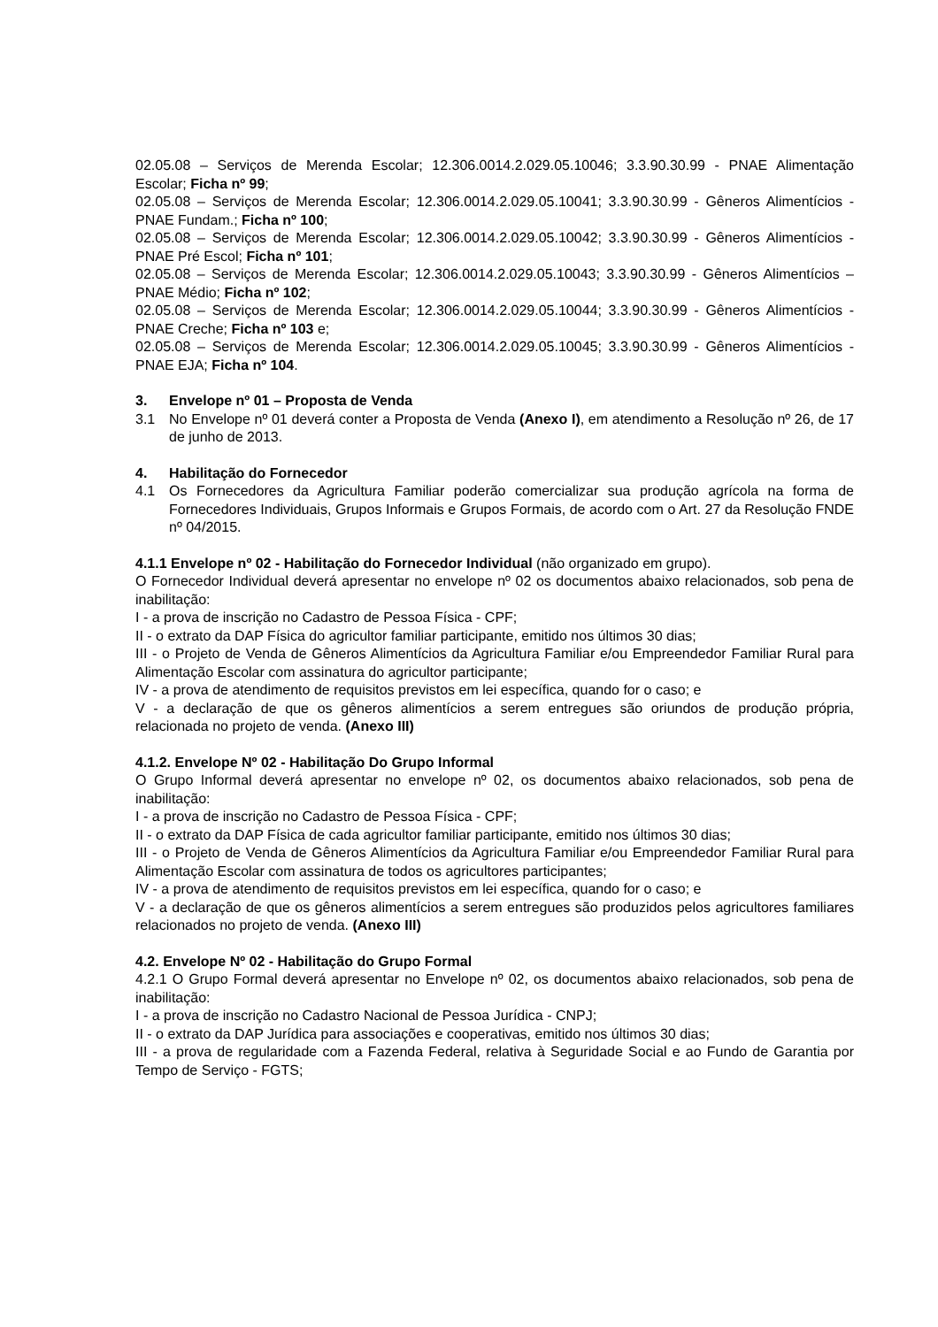02.05.08 – Serviços de Merenda Escolar; 12.306.0014.2.029.05.10046; 3.3.90.30.99 - PNAE Alimentação Escolar; Ficha nº 99;
02.05.08 – Serviços de Merenda Escolar; 12.306.0014.2.029.05.10041; 3.3.90.30.99 - Gêneros Alimentícios - PNAE Fundam.; Ficha nº 100;
02.05.08 – Serviços de Merenda Escolar; 12.306.0014.2.029.05.10042; 3.3.90.30.99 - Gêneros Alimentícios - PNAE Pré Escol; Ficha nº 101;
02.05.08 – Serviços de Merenda Escolar; 12.306.0014.2.029.05.10043; 3.3.90.30.99 - Gêneros Alimentícios – PNAE Médio; Ficha nº 102;
02.05.08 – Serviços de Merenda Escolar; 12.306.0014.2.029.05.10044; 3.3.90.30.99 - Gêneros Alimentícios - PNAE Creche; Ficha nº 103 e;
02.05.08 – Serviços de Merenda Escolar; 12.306.0014.2.029.05.10045; 3.3.90.30.99 - Gêneros Alimentícios - PNAE EJA; Ficha nº 104.
3. Envelope nº 01 – Proposta de Venda
3.1 No Envelope nº 01 deverá conter a Proposta de Venda (Anexo I), em atendimento a Resolução nº 26, de 17 de junho de 2013.
4. Habilitação do Fornecedor
4.1 Os Fornecedores da Agricultura Familiar poderão comercializar sua produção agrícola na forma de Fornecedores Individuais, Grupos Informais e Grupos Formais, de acordo com o Art. 27 da Resolução FNDE nº 04/2015.
4.1.1 Envelope nº 02 - Habilitação do Fornecedor Individual (não organizado em grupo).
O Fornecedor Individual deverá apresentar no envelope nº 02 os documentos abaixo relacionados, sob pena de inabilitação:
I - a prova de inscrição no Cadastro de Pessoa Física - CPF;
II - o extrato da DAP Física do agricultor familiar participante, emitido nos últimos 30 dias;
III - o Projeto de Venda de Gêneros Alimentícios da Agricultura Familiar e/ou Empreendedor Familiar Rural para Alimentação Escolar com assinatura do agricultor participante;
IV - a prova de atendimento de requisitos previstos em lei específica, quando for o caso; e
V - a declaração de que os gêneros alimentícios a serem entregues são oriundos de produção própria, relacionada no projeto de venda. (Anexo III)
4.1.2. Envelope Nº 02 - Habilitação Do Grupo Informal
O Grupo Informal deverá apresentar no envelope nº 02, os documentos abaixo relacionados, sob pena de inabilitação:
I - a prova de inscrição no Cadastro de Pessoa Física - CPF;
II - o extrato da DAP Física de cada agricultor familiar participante, emitido nos últimos 30 dias;
III - o Projeto de Venda de Gêneros Alimentícios da Agricultura Familiar e/ou Empreendedor Familiar Rural para Alimentação Escolar com assinatura de todos os agricultores participantes;
IV - a prova de atendimento de requisitos previstos em lei específica, quando for o caso; e
V - a declaração de que os gêneros alimentícios a serem entregues são produzidos pelos agricultores familiares relacionados no projeto de venda. (Anexo III)
4.2. Envelope Nº 02 - Habilitação do Grupo Formal
4.2.1 O Grupo Formal deverá apresentar no Envelope nº 02, os documentos abaixo relacionados, sob pena de inabilitação:
I - a prova de inscrição no Cadastro Nacional de Pessoa Jurídica - CNPJ;
II - o extrato da DAP Jurídica para associações e cooperativas, emitido nos últimos 30 dias;
III - a prova de regularidade com a Fazenda Federal, relativa à Seguridade Social e ao Fundo de Garantia por Tempo de Serviço - FGTS;